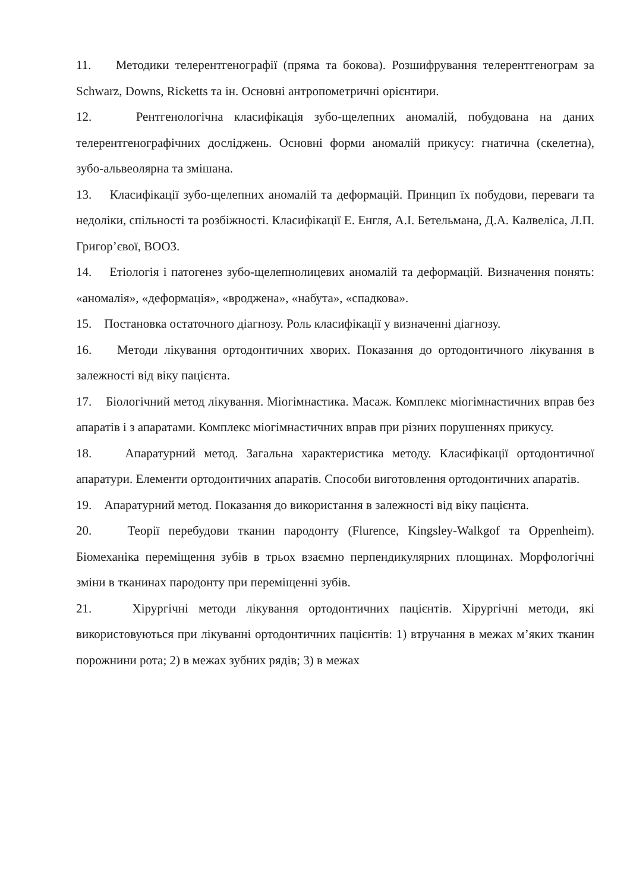11. Методики телерентгенографії (пряма та бокова). Розшифрування телерентгенограм за Schwarz, Downs, Ricketts та ін. Основні антропометричні орієнтири.
12. Рентгенологічна класифікація зубо-щелепних аномалій, побудована на даних телерентгенографічних досліджень. Основні форми аномалій прикусу: гнатична (скелетна), зубо-альвеолярна та змішана.
13. Класифікації зубо-щелепних аномалій та деформацій. Принцип їх побудови, переваги та недоліки, спільності та розбіжності. Класифікації Е. Енгля, А.І. Бетельмана, Д.А. Калвеліса, Л.П. Григор’євої, ВООЗ.
14. Етіологія і патогенез зубо-щелепнолицевих аномалій та деформацій. Визначення понять: «аномалія», «деформація», «вроджена», «набута», «спадкова».
15. Постановка остаточного діагнозу. Роль класифікації у визначенні діагнозу.
16. Методи лікування ортодонтичних хворих. Показання до ортодонтичного лікування в залежності від віку пацієнта.
17. Біологічний метод лікування. Міогімнастика. Масаж. Комплекс міогімнастичних вправ без апаратів і з апаратами. Комплекс міогімнастичних вправ при різних порушеннях прикусу.
18. Апаратурний метод. Загальна характеристика методу. Класифікації ортодонтичної апаратури. Елементи ортодонтичних апаратів. Способи виготовлення ортодонтичних апаратів.
19. Апаратурний метод. Показання до використання в залежності від віку пацієнта.
20. Теорії перебудови тканин пародонту (Flurence, Kingsley-Walkgof та Oppenheim). Біомеханіка переміщення зубів в трьох взаємно перпендикулярних площинах. Морфологічні зміни в тканинах пародонту при переміщенні зубів.
21. Хірургічні методи лікування ортодонтичних пацієнтів. Хірургічні методи, які використовуються при лікуванні ортодонтичних пацієнтів: 1) втручання в межах м’яких тканин порожнини рота; 2) в межах зубних рядів; 3) в межах